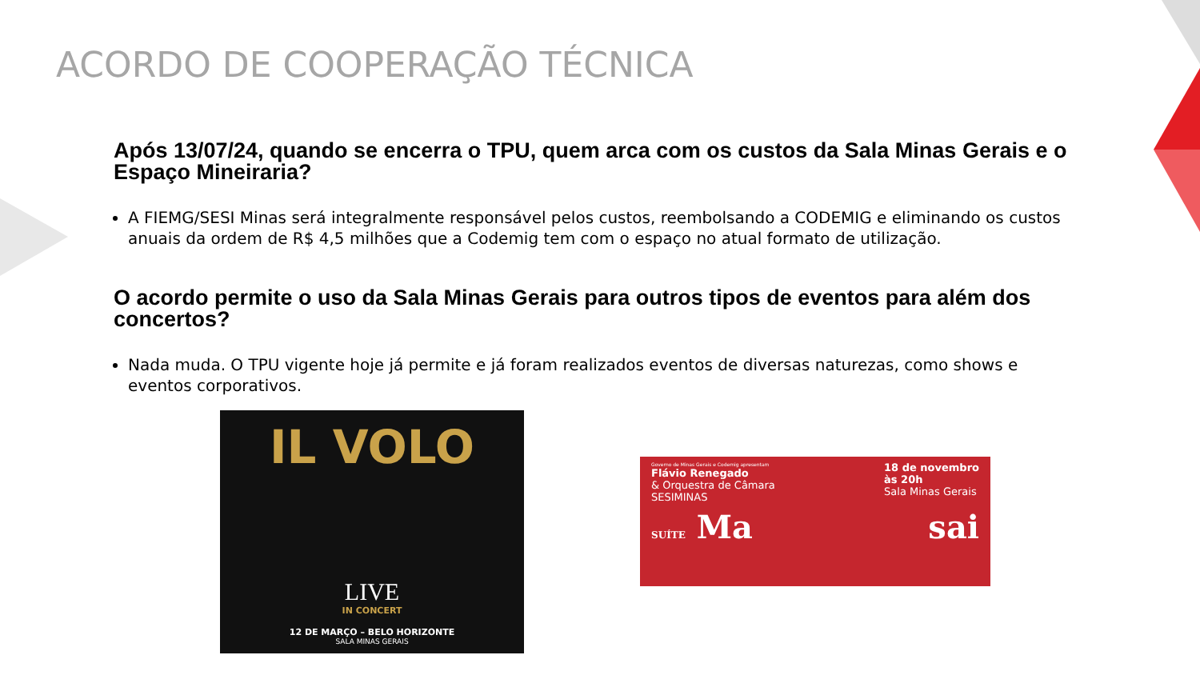ACORDO DE COOPERAÇÃO TÉCNICA
Após 13/07/24, quando se encerra o TPU, quem arca com os custos da Sala Minas Gerais e o Espaço Mineiraria?
A FIEMG/SESI Minas será integralmente responsável pelos custos, reembolsando a CODEMIG e eliminando os custos anuais da ordem de R$ 4,5 milhões que a Codemig tem com o espaço no atual formato de utilização.
O acordo permite o uso da Sala Minas Gerais para outros tipos de eventos para além dos concertos?
Nada muda. O TPU vigente hoje já permite e já foram realizados eventos de diversas naturezas, como shows e eventos corporativos.
IL VOLO
LIVE
IN CONCERT
12 DE MARÇO – BELO HORIZONTE
SALA MINAS GERAIS
Governo de Minas Gerais e Codemig apresentam
Flávio Renegado
& Orquestra de Câmara
SESIMINAS
18 de novembro
às 20h
Sala Minas Gerais
SUÍTE Ma sai